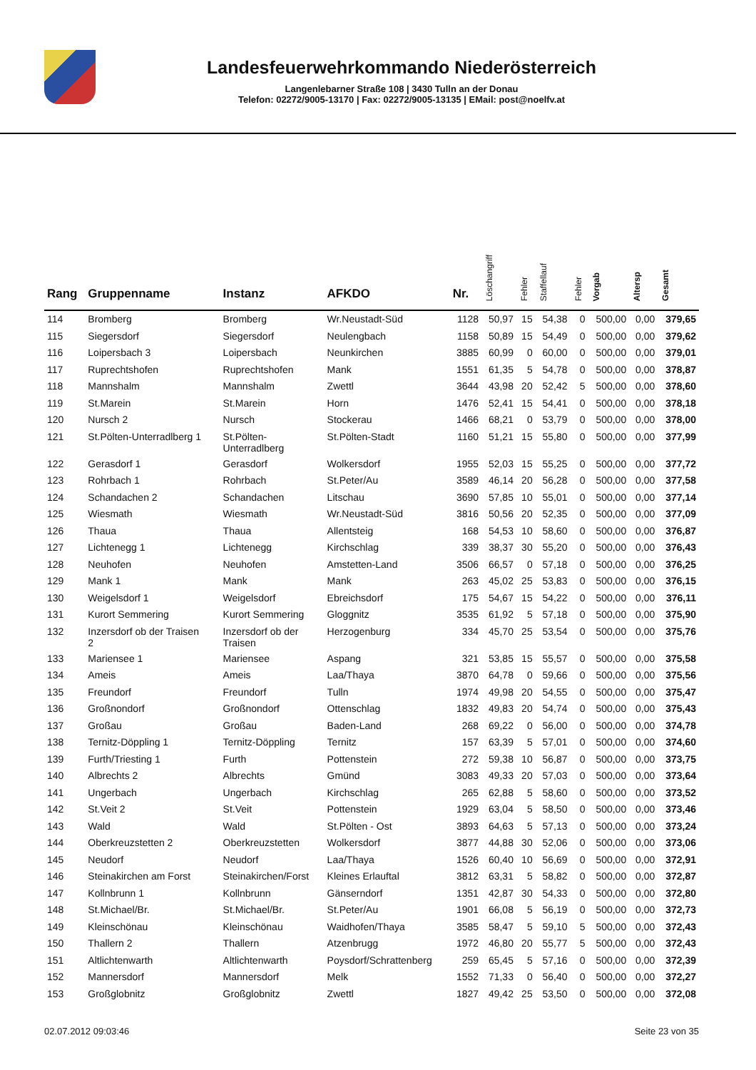Landesfeuerwehrkommando Niederösterreich
Langenlebarner Straße 108 | 3430 Tulln an der Donau
Telefon: 02272/9005-13170 | Fax: 02272/9005-13135 | EMail: post@noelfv.at
| Rang | Gruppenname | Instanz | AFKDO | Nr. | Löschangriff | Fehler | Staffellauf | Fehler | Vorgab | Altersp | Gesamt |
| --- | --- | --- | --- | --- | --- | --- | --- | --- | --- | --- | --- |
| 114 | Bromberg | Bromberg | Wr.Neustadt-Süd | 1128 | 50,97 | 15 | 54,38 | 0 | 500,00 | 0,00 | 379,65 |
| 115 | Siegersdorf | Siegersdorf | Neulengbach | 1158 | 50,89 | 15 | 54,49 | 0 | 500,00 | 0,00 | 379,62 |
| 116 | Loipersbach 3 | Loipersbach | Neunkirchen | 3885 | 60,99 | 0 | 60,00 | 0 | 500,00 | 0,00 | 379,01 |
| 117 | Ruprechtshofen | Ruprechtshofen | Mank | 1551 | 61,35 | 5 | 54,78 | 0 | 500,00 | 0,00 | 378,87 |
| 118 | Mannshalm | Mannshalm | Zwettl | 3644 | 43,98 | 20 | 52,42 | 5 | 500,00 | 0,00 | 378,60 |
| 119 | St.Marein | St.Marein | Horn | 1476 | 52,41 | 15 | 54,41 | 0 | 500,00 | 0,00 | 378,18 |
| 120 | Nursch 2 | Nursch | Stockerau | 1466 | 68,21 | 0 | 53,79 | 0 | 500,00 | 0,00 | 378,00 |
| 121 | St.Pölten-Unterradlberg 1 | St.Pölten- Unterradlberg | St.Pölten-Stadt | 1160 | 51,21 | 15 | 55,80 | 0 | 500,00 | 0,00 | 377,99 |
| 122 | Gerasdorf 1 | Gerasdorf | Wolkersdorf | 1955 | 52,03 | 15 | 55,25 | 0 | 500,00 | 0,00 | 377,72 |
| 123 | Rohrbach 1 | Rohrbach | St.Peter/Au | 3589 | 46,14 | 20 | 56,28 | 0 | 500,00 | 0,00 | 377,58 |
| 124 | Schandachen 2 | Schandachen | Litschau | 3690 | 57,85 | 10 | 55,01 | 0 | 500,00 | 0,00 | 377,14 |
| 125 | Wiesmath | Wiesmath | Wr.Neustadt-Süd | 3816 | 50,56 | 20 | 52,35 | 0 | 500,00 | 0,00 | 377,09 |
| 126 | Thaua | Thaua | Allentsteig | 168 | 54,53 | 10 | 58,60 | 0 | 500,00 | 0,00 | 376,87 |
| 127 | Lichtenegg 1 | Lichtenegg | Kirchschlag | 339 | 38,37 | 30 | 55,20 | 0 | 500,00 | 0,00 | 376,43 |
| 128 | Neuhofen | Neuhofen | Amstetten-Land | 3506 | 66,57 | 0 | 57,18 | 0 | 500,00 | 0,00 | 376,25 |
| 129 | Mank 1 | Mank | Mank | 263 | 45,02 | 25 | 53,83 | 0 | 500,00 | 0,00 | 376,15 |
| 130 | Weigelsdorf 1 | Weigelsdorf | Ebreichsdorf | 175 | 54,67 | 15 | 54,22 | 0 | 500,00 | 0,00 | 376,11 |
| 131 | Kurort Semmering | Kurort Semmering | Gloggnitz | 3535 | 61,92 | 5 | 57,18 | 0 | 500,00 | 0,00 | 375,90 |
| 132 | Inzersdorf ob der Traisen 2 | Inzersdorf ob der Traisen | Herzogenburg | 334 | 45,70 | 25 | 53,54 | 0 | 500,00 | 0,00 | 375,76 |
| 133 | Mariensee 1 | Mariensee | Aspang | 321 | 53,85 | 15 | 55,57 | 0 | 500,00 | 0,00 | 375,58 |
| 134 | Ameis | Ameis | Laa/Thaya | 3870 | 64,78 | 0 | 59,66 | 0 | 500,00 | 0,00 | 375,56 |
| 135 | Freundorf | Freundorf | Tulln | 1974 | 49,98 | 20 | 54,55 | 0 | 500,00 | 0,00 | 375,47 |
| 136 | Großnondorf | Großnondorf | Ottenschlag | 1832 | 49,83 | 20 | 54,74 | 0 | 500,00 | 0,00 | 375,43 |
| 137 | Großau | Großau | Baden-Land | 268 | 69,22 | 0 | 56,00 | 0 | 500,00 | 0,00 | 374,78 |
| 138 | Ternitz-Döppling 1 | Ternitz-Döppling | Ternitz | 157 | 63,39 | 5 | 57,01 | 0 | 500,00 | 0,00 | 374,60 |
| 139 | Furth/Triesting 1 | Furth | Pottenstein | 272 | 59,38 | 10 | 56,87 | 0 | 500,00 | 0,00 | 373,75 |
| 140 | Albrechts 2 | Albrechts | Gmünd | 3083 | 49,33 | 20 | 57,03 | 0 | 500,00 | 0,00 | 373,64 |
| 141 | Ungerbach | Ungerbach | Kirchschlag | 265 | 62,88 | 5 | 58,60 | 0 | 500,00 | 0,00 | 373,52 |
| 142 | St.Veit 2 | St.Veit | Pottenstein | 1929 | 63,04 | 5 | 58,50 | 0 | 500,00 | 0,00 | 373,46 |
| 143 | Wald | Wald | St.Pölten - Ost | 3893 | 64,63 | 5 | 57,13 | 0 | 500,00 | 0,00 | 373,24 |
| 144 | Oberkreuzstetten 2 | Oberkreuzstetten | Wolkersdorf | 3877 | 44,88 | 30 | 52,06 | 0 | 500,00 | 0,00 | 373,06 |
| 145 | Neudorf | Neudorf | Laa/Thaya | 1526 | 60,40 | 10 | 56,69 | 0 | 500,00 | 0,00 | 372,91 |
| 146 | Steinakirchen am Forst | Steinakirchen/Forst | Kleines Erlauftal | 3812 | 63,31 | 5 | 58,82 | 0 | 500,00 | 0,00 | 372,87 |
| 147 | Kollnbrunn 1 | Kollnbrunn | Gänserndorf | 1351 | 42,87 | 30 | 54,33 | 0 | 500,00 | 0,00 | 372,80 |
| 148 | St.Michael/Br. | St.Michael/Br. | St.Peter/Au | 1901 | 66,08 | 5 | 56,19 | 0 | 500,00 | 0,00 | 372,73 |
| 149 | Kleinschönau | Kleinschönau | Waidhofen/Thaya | 3585 | 58,47 | 5 | 59,10 | 5 | 500,00 | 0,00 | 372,43 |
| 150 | Thallern 2 | Thallern | Atzenbrugg | 1972 | 46,80 | 20 | 55,77 | 5 | 500,00 | 0,00 | 372,43 |
| 151 | Altlichtenwarth | Altlichtenwarth | Poysdorf/Schrattenberg | 259 | 65,45 | 5 | 57,16 | 0 | 500,00 | 0,00 | 372,39 |
| 152 | Mannersdorf | Mannersdorf | Melk | 1552 | 71,33 | 0 | 56,40 | 0 | 500,00 | 0,00 | 372,27 |
| 153 | Großglobnitz | Großglobnitz | Zwettl | 1827 | 49,42 | 25 | 53,50 | 0 | 500,00 | 0,00 | 372,08 |
02.07.2012 09:03:46 Seite 23 von 35